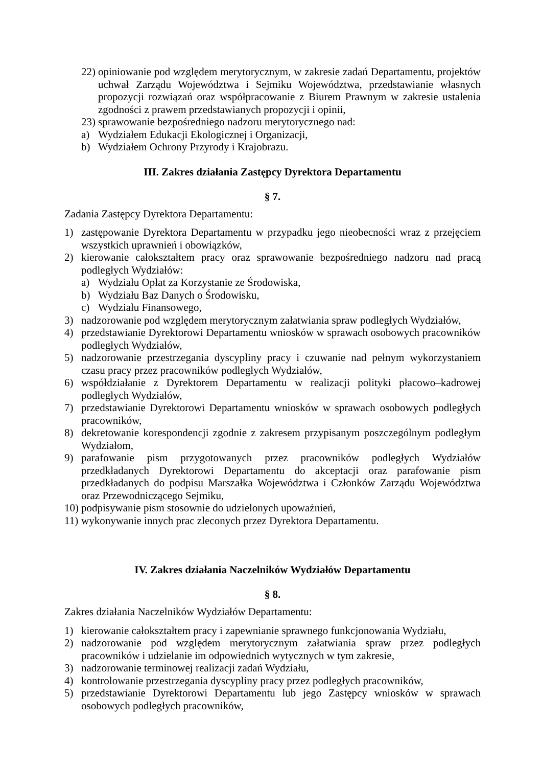22) opiniowanie pod względem merytorycznym, w zakresie zadań Departamentu, projektów uchwał Zarządu Województwa i Sejmiku Województwa, przedstawianie własnych propozycji rozwiązań oraz współpracowanie z Biurem Prawnym w zakresie ustalenia zgodności z prawem przedstawianych propozycji i opinii,
23) sprawowanie bezpośredniego nadzoru merytorycznego nad:
a) Wydziałem Edukacji Ekologicznej i Organizacji,
b) Wydziałem Ochrony Przyrody i Krajobrazu.
III. Zakres działania Zastępcy Dyrektora Departamentu
§ 7.
Zadania Zastępcy Dyrektora Departamentu:
1) zastępowanie Dyrektora Departamentu w przypadku jego nieobecności wraz z przejęciem wszystkich uprawnień i obowiązków,
2) kierowanie całokształtem pracy oraz sprawowanie bezpośredniego nadzoru nad pracą podległych Wydziałów:
a) Wydziału Opłat za Korzystanie ze Środowiska,
b) Wydziału Baz Danych o Środowisku,
c) Wydziału Finansowego,
3) nadzorowanie pod względem merytorycznym załatwiania spraw podległych Wydziałów,
4) przedstawianie Dyrektorowi Departamentu wniosków w sprawach osobowych pracowników podległych Wydziałów,
5) nadzorowanie przestrzegania dyscypliny pracy i czuwanie nad pełnym wykorzystaniem czasu pracy przez pracowników podległych Wydziałów,
6) współdziałanie z Dyrektorem Departamentu w realizacji polityki płacowo–kadrowej podległych Wydziałów,
7) przedstawianie Dyrektorowi Departamentu wniosków w sprawach osobowych podległych pracowników,
8) dekretowanie korespondencji zgodnie z zakresem przypisanym poszczególnym podległym Wydziałom,
9) parafowanie pism przygotowanych przez pracowników podległych Wydziałów przedkładanych Dyrektorowi Departamentu do akceptacji oraz parafowanie pism przedkładanych do podpisu Marszałka Województwa i Członków Zarządu Województwa oraz Przewodniczącego Sejmiku,
10) podpisywanie pism stosownie do udzielonych upoważnień,
11) wykonywanie innych prac zleconych przez Dyrektora Departamentu.
IV. Zakres działania Naczelników Wydziałów Departamentu
§ 8.
Zakres działania Naczelników Wydziałów Departamentu:
1) kierowanie całokształtem pracy i zapewnianie sprawnego funkcjonowania Wydziału,
2) nadzorowanie pod względem merytorycznym załatwiania spraw przez podległych pracowników i udzielanie im odpowiednich wytycznych w tym zakresie,
3) nadzorowanie terminowej realizacji zadań Wydziału,
4) kontrolowanie przestrzegania dyscypliny pracy przez podległych pracowników,
5) przedstawianie Dyrektorowi Departamentu lub jego Zastępcy wniosków w sprawach osobowych podległych pracowników,